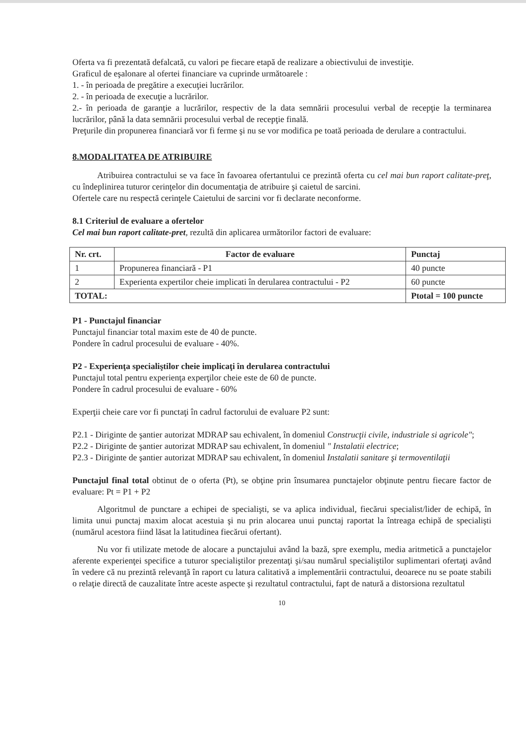Oferta va fi prezentată defalcată, cu valori pe fiecare etapă de realizare a obiectivului de investiţie.
Graficul de eşalonare al ofertei financiare va cuprinde următoarele :
1. - în perioada de pregătire a execuţiei lucrărilor.
2. - în perioada de execuţie a lucrărilor.
2.- în perioada de garanţie a lucrărilor, respectiv de la data semnării procesului verbal de recepţie la terminarea lucrărilor, până la data semnării procesului verbal de recepţie finală.
Preţurile din propunerea financiară vor fi ferme şi nu se vor modifica pe toată perioada de derulare a contractului.
8.MODALITATEA DE ATRIBUIRE
Atribuirea contractului se va face în favoarea ofertantului ce prezintă oferta cu cel mai bun raport calitate-preţ, cu îndeplinirea tuturor cerinţelor din documentaţia de atribuire şi caietul de sarcini.
Ofertele care nu respectă cerinţele Caietului de sarcini vor fi declarate neconforme.
8.1 Criteriul de evaluare a ofertelor
Cel mai bun raport calitate-pret, rezultă din aplicarea următorilor factori de evaluare:
| Nr. crt. | Factor de evaluare | Punctaj |
| --- | --- | --- |
| 1 | Propunerea financiară - P1 | 40 puncte |
| 2 | Experienta expertilor cheie implicati în derularea contractului - P2 | 60 puncte |
| TOTAL: | | Ptotal = 100 puncte |
P1 - Punctajul financiar
Punctajul financiar total maxim este de 40 de puncte.
Pondere în cadrul procesului de evaluare - 40%.
P2 - Experienţa specialiştilor cheie implicaţi în derularea contractului
Punctajul total pentru experienţa experţilor cheie este de 60 de puncte.
Pondere în cadrul procesului de evaluare - 60%
Experţii cheie care vor fi punctaţi în cadrul factorului de evaluare P2 sunt:
P2.1 - Diriginte de şantier autorizat MDRAP sau echivalent, în domeniul Construcţii civile, industriale si agricole";
P2.2 - Diriginte de şantier autorizat MDRAP sau echivalent, în domeniul " Instalatii electrice;
P2.3 - Diriginte de şantier autorizat MDRAP sau echivalent, în domeniul Instalatii sanitare şi termoventilaţii
Punctajul final total obtinut de o oferta (Pt), se obţine prin însumarea punctajelor obţinute pentru fiecare factor de evaluare: Pt = P1 + P2
Algoritmul de punctare a echipei de specialişti, se va aplica individual, fiecărui specialist/lider de echipă, în limita unui punctaj maxim alocat acestuia şi nu prin alocarea unui punctaj raportat la întreaga echipă de specialişti (numărul acestora fiind lăsat la latitudinea fiecărui ofertant).
Nu vor fi utilizate metode de alocare a punctajului având la bază, spre exemplu, media aritmetică a punctajelor aferente experienţei specifice a tuturor specialiştilor prezentaţi şi/sau numărul specialiştilor suplimentari ofertaţi având în vedere că nu prezintă relevanţă în raport cu latura calitativă a implementării contractului, deoarece nu se poate stabili o relaţie directă de cauzalitate între aceste aspecte şi rezultatul contractului, fapt de natură a distorsiona rezultatul
10